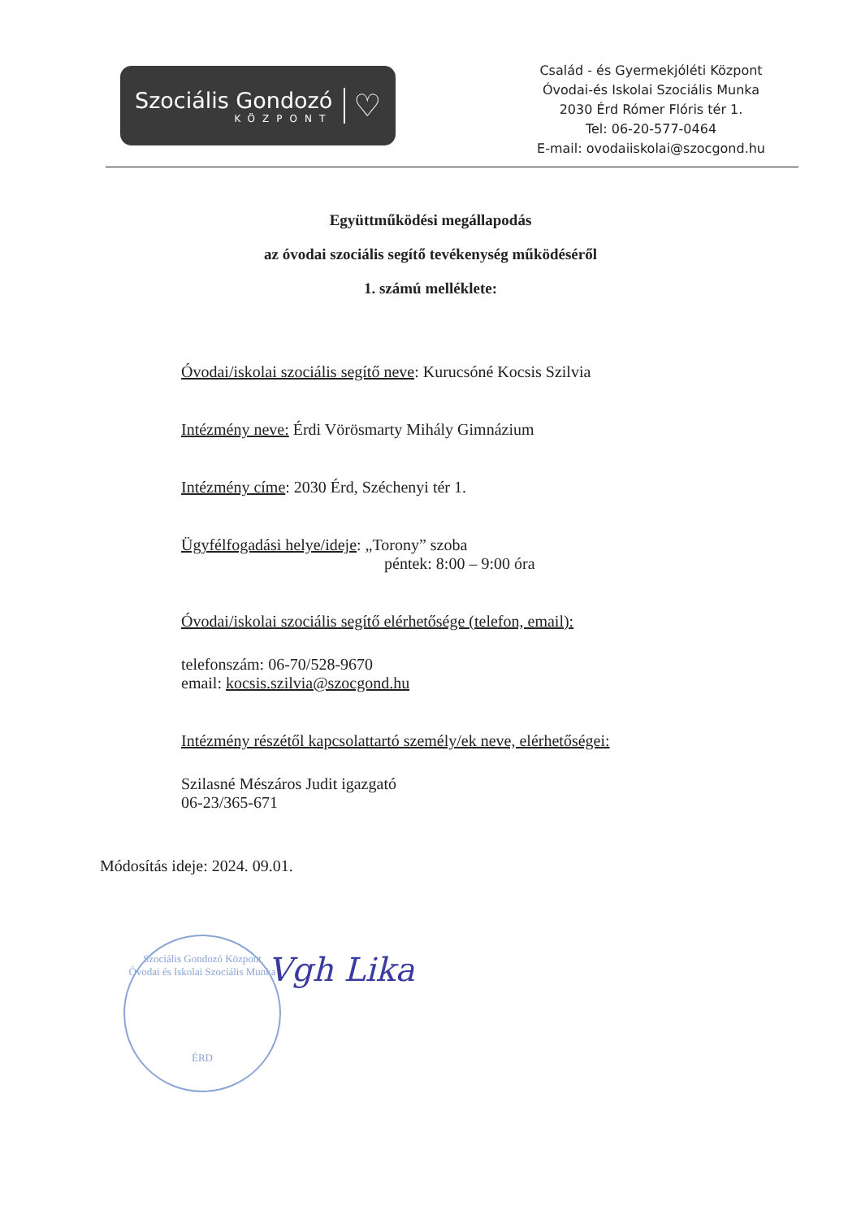Szociális Gondozó
KÖZPONT
♡
Család - és Gyermekjóléti Központ
Óvodai-és Iskolai Szociális Munka
2030 Érd Rómer Flóris tér 1.
Tel: 06-20-577-0464
E-mail: ovodaiiskolai@szocgond.hu
Együttműködési megállapodás
az óvodai szociális segítő tevékenység működéséről
1. számú melléklete:
Óvodai/iskolai szociális segítő neve: Kurucsóné Kocsis Szilvia
Intézmény neve: Érdi Vörösmarty Mihály Gimnázium
Intézmény címe: 2030 Érd, Széchenyi tér 1.
Ügyfélfogadási helye/ideje: „Torony” szoba
péntek: 8:00 – 9:00 óra
Óvodai/iskolai szociális segítő elérhetősége (telefon, email):
telefonszám: 06-70/528-9670
email: kocsis.szilvia@szocgond.hu
Intézmény részétől kapcsolattartó személy/ek neve, elérhetőségei:
Szilasné Mészáros Judit igazgató
06-23/365-671
Módosítás ideje: 2024. 09.01.
Szociális Gondozó Központ
Óvodai és Iskolai Szociális Munka
ÉRD
Vgh Lika